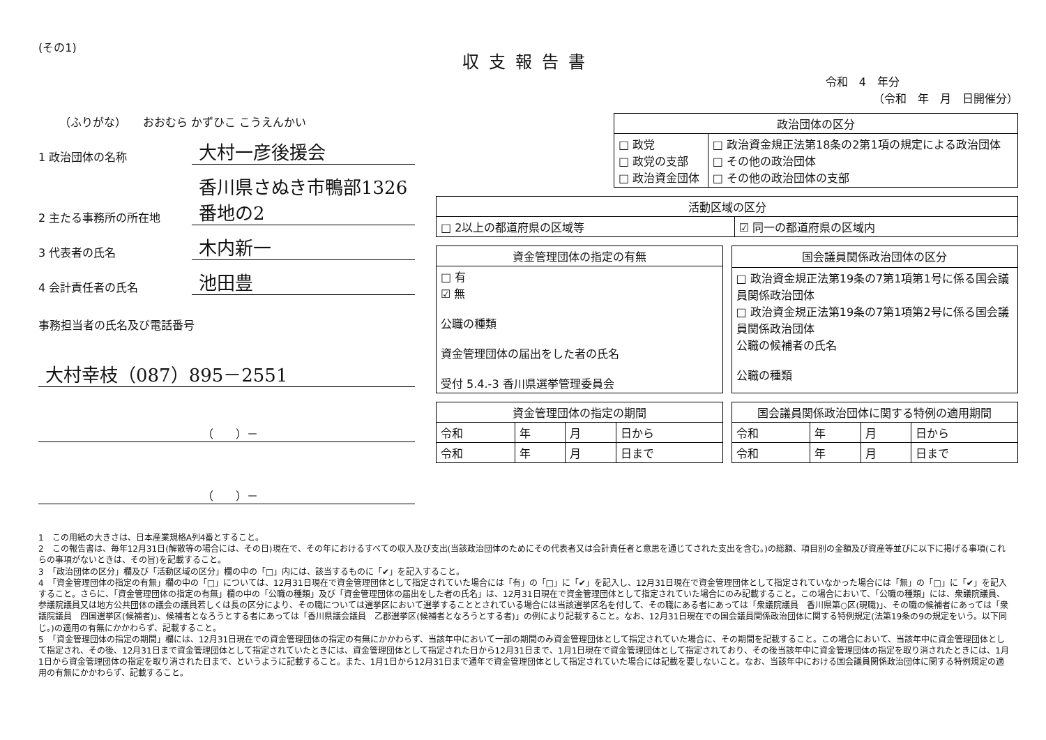(その1)
収支報告書
令和　4　年分
（令和　年　月　日開催分）
（ふりがな）　　おおむら かずひこ こうえんかい
1 政治団体の名称
大村一彦後援会
2 主たる事務所の所在地
香川県さぬき市鴨部1326番地の2
3 代表者の氏名
木内新一
4 会計責任者の氏名
池田豊
事務担当者の氏名及び電話番号
大村幸枝（087）895－2551
（　　）－
（　　）－
| 政治団体の区分 | |
| --- | --- |
| □ 政党 □ 政党の支部 □ 政治資金団体 | □ 政治資金規正法第18条の2第1項の規定による政治団体 □ その他の政治団体 □ その他の政治団体の支部 |
| 活動区域の区分 | |
| --- | --- |
| □ 2以上の都道府県の区域等 | ☑ 同一の都道府県の区域内 |
| 資金管理団体の指定の有無 |
| --- |
| □ 有 ☑ 無 公職の種類 資金管理団体の届出をした者の氏名 受付 5.4.-3 香川県選挙管理委員会 |
| 国会議員関係政治団体の区分 |
| --- |
| □ 政治資金規正法第19条の7第1項第1号に係る国会議員関係政治団体 □ 政治資金規正法第19条の7第1項第2号に係る国会議員関係政治団体 公職の候補者の氏名 公職の種類 |
| 資金管理団体の指定の期間 | | | |
| --- | --- | --- | --- |
| 令和 | 年 | 月 | 日から |
| 令和 | 年 | 月 | 日まで |
| 国会議員関係政治団体に関する特例の適用期間 | | | |
| --- | --- | --- | --- |
| 令和 | 年 | 月 | 日から |
| 令和 | 年 | 月 | 日まで |
1　この用紙の大きさは、日本産業規格A列4番とすること。
2　この報告書は、毎年12月31日(解散等の場合には、その日)現在で、その年におけるすべての収入及び支出(当該政治団体のためにその代表者又は会計責任者と意思を通じてされた支出を含む。)の総額、項目別の金額及び資産等並びに以下に掲げる事項(これらの事項がないときは、その旨)を記載すること。
3　「政治団体の区分」欄及び「活動区域の区分」欄の中の「□」内には、該当するものに「✔」を記入すること。
4　「資金管理団体の指定の有無」欄の中の「□」については、12月31日現在で資金管理団体として指定されていた場合には「有」の「□」に「✔」を記入し、12月31日現在で資金管理団体として指定されていなかった場合には「無」の「□」に「✔」を記入すること。さらに、「資金管理団体の指定の有無」欄の中の「公職の種類」及び「資金管理団体の届出をした者の氏名」は、12月31日現在で資金管理団体として指定されていた場合にのみ記載すること。この場合において、「公職の種類」には、衆議院議員、参議院議員又は地方公共団体の議会の議員若しくは長の区分により、その職については選挙区において選挙することとされている場合には当該選挙区名を付して、その職にある者にあっては「衆議院議員　香川県第○区(現職)」、その職の候補者にあっては「衆議院議員　四国選挙区(候補者)」、候補者となろうとする者にあっては「香川県議会議員　乙郡選挙区(候補者となろうとする者)」の例により記載すること。なお、12月31日現在での国会議員関係政治団体に関する特例規定(法第19条の9の規定をいう。以下同じ。)の適用の有無にかかわらず、記載すること。
5　「資金管理団体の指定の期間」欄には、12月31日現在での資金管理団体の指定の有無にかかわらず、当該年中において一部の期間のみ資金管理団体として指定されていた場合に、その期間を記載すること。この場合において、当該年中に資金管理団体として指定され、その後、12月31日まで資金管理団体として指定されていたときには、資金管理団体として指定された日から12月31日まで、1月1日現在で資金管理団体として指定されており、その後当該年中に資金管理団体の指定を取り消されたときには、1月1日から資金管理団体の指定を取り消された日まで、というように記載すること。また、1月1日から12月31日まで通年で資金管理団体として指定されていた場合には記載を要しないこと。なお、当該年中における国会議員関係政治団体に関する特例規定の適用の有無にかかわらず、記載すること。